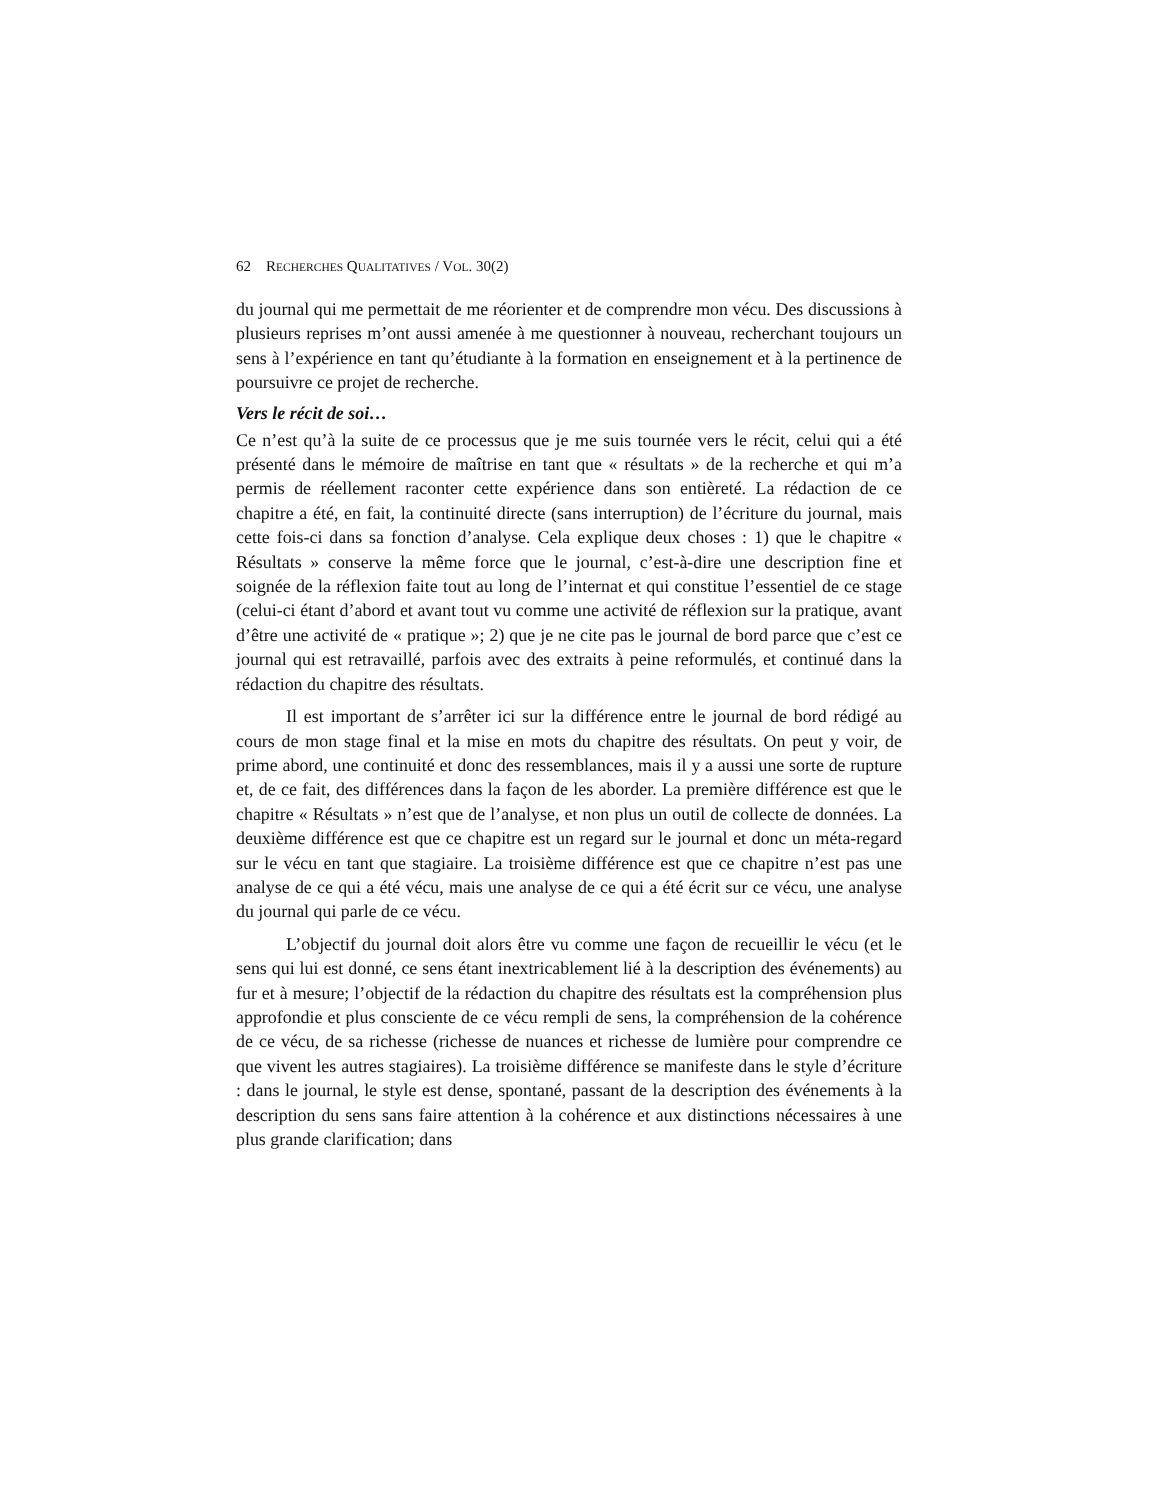62 RECHERCHES QUALITATIVES / VOL. 30(2)
du journal qui me permettait de me réorienter et de comprendre mon vécu. Des discussions à plusieurs reprises m’ont aussi amenée à me questionner à nouveau, recherchant toujours un sens à l’expérience en tant qu’étudiante à la formation en enseignement et à la pertinence de poursuivre ce projet de recherche.
Vers le récit de soi…
Ce n’est qu’à la suite de ce processus que je me suis tournée vers le récit, celui qui a été présenté dans le mémoire de maîtrise en tant que « résultats » de la recherche et qui m’a permis de réellement raconter cette expérience dans son entièreté. La rédaction de ce chapitre a été, en fait, la continuité directe (sans interruption) de l’écriture du journal, mais cette fois-ci dans sa fonction d’analyse. Cela explique deux choses : 1) que le chapitre « Résultats » conserve la même force que le journal, c’est-à-dire une description fine et soignée de la réflexion faite tout au long de l’internat et qui constitue l’essentiel de ce stage (celui-ci étant d’abord et avant tout vu comme une activité de réflexion sur la pratique, avant d’être une activité de « pratique »; 2) que je ne cite pas le journal de bord parce que c’est ce journal qui est retravaillé, parfois avec des extraits à peine reformulés, et continué dans la rédaction du chapitre des résultats.
Il est important de s’arrêter ici sur la différence entre le journal de bord rédigé au cours de mon stage final et la mise en mots du chapitre des résultats. On peut y voir, de prime abord, une continuité et donc des ressemblances, mais il y a aussi une sorte de rupture et, de ce fait, des différences dans la façon de les aborder. La première différence est que le chapitre « Résultats » n’est que de l’analyse, et non plus un outil de collecte de données. La deuxième différence est que ce chapitre est un regard sur le journal et donc un méta-regard sur le vécu en tant que stagiaire. La troisième différence est que ce chapitre n’est pas une analyse de ce qui a été vécu, mais une analyse de ce qui a été écrit sur ce vécu, une analyse du journal qui parle de ce vécu.
L’objectif du journal doit alors être vu comme une façon de recueillir le vécu (et le sens qui lui est donné, ce sens étant inextricablement lié à la description des événements) au fur et à mesure; l’objectif de la rédaction du chapitre des résultats est la compréhension plus approfondie et plus consciente de ce vécu rempli de sens, la compréhension de la cohérence de ce vécu, de sa richesse (richesse de nuances et richesse de lumière pour comprendre ce que vivent les autres stagiaires). La troisième différence se manifeste dans le style d’écriture : dans le journal, le style est dense, spontané, passant de la description des événements à la description du sens sans faire attention à la cohérence et aux distinctions nécessaires à une plus grande clarification; dans